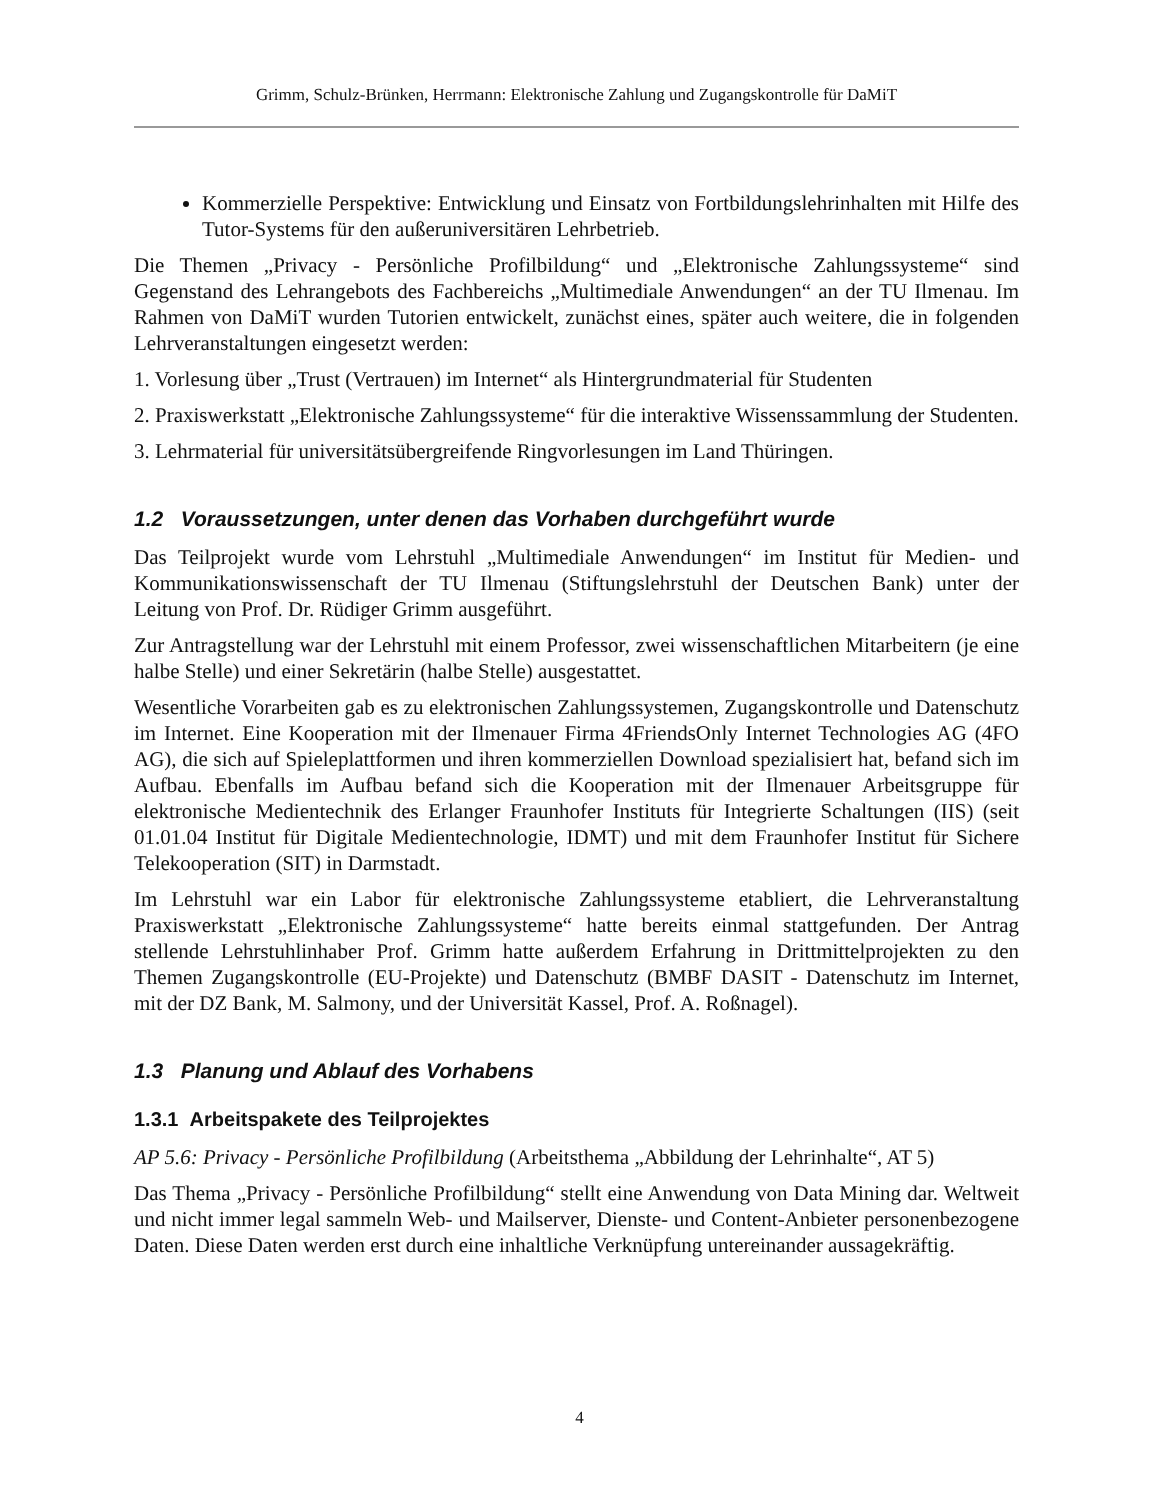Grimm, Schulz-Brünken, Herrmann: Elektronische Zahlung und Zugangskontrolle für DaMiT
Kommerzielle Perspektive: Entwicklung und Einsatz von Fortbildungslehrinhalten mit Hilfe des Tutor-Systems für den außeruniversitären Lehrbetrieb.
Die Themen „Privacy - Persönliche Profilbildung“ und „Elektronische Zahlungssysteme“ sind Gegenstand des Lehrangebots des Fachbereichs „Multimediale Anwendungen“ an der TU Ilmenau. Im Rahmen von DaMiT wurden Tutorien entwickelt, zunächst eines, später auch weitere, die in folgenden Lehrveranstaltungen eingesetzt werden:
1. Vorlesung über „Trust (Vertrauen) im Internet“ als Hintergrundmaterial für Studenten
2. Praxiswerkstatt „Elektronische Zahlungssysteme“ für die interaktive Wissenssammlung der Studenten.
3. Lehrmaterial für universitätsübergreifende Ringvorlesungen im Land Thüringen.
1.2 Voraussetzungen, unter denen das Vorhaben durchgeführt wurde
Das Teilprojekt wurde vom Lehrstuhl „Multimediale Anwendungen“ im Institut für Medien- und Kommunikationswissenschaft der TU Ilmenau (Stiftungslehrstuhl der Deutschen Bank) unter der Leitung von Prof. Dr. Rüdiger Grimm ausgeführt.
Zur Antragstellung war der Lehrstuhl mit einem Professor, zwei wissenschaftlichen Mitarbeitern (je eine halbe Stelle) und einer Sekretärin (halbe Stelle) ausgestattet.
Wesentliche Vorarbeiten gab es zu elektronischen Zahlungssystemen, Zugangskontrolle und Datenschutz im Internet. Eine Kooperation mit der Ilmenauer Firma 4FriendsOnly Internet Technologies AG (4FO AG), die sich auf Spieleplattformen und ihren kommerziellen Download spezialisiert hat, befand sich im Aufbau. Ebenfalls im Aufbau befand sich die Kooperation mit der Ilmenauer Arbeitsgruppe für elektronische Medientechnik des Erlanger Fraunhofer Instituts für Integrierte Schaltungen (IIS) (seit 01.01.04 Institut für Digitale Medientechnologie, IDMT) und mit dem Fraunhofer Institut für Sichere Telekooperation (SIT) in Darmstadt.
Im Lehrstuhl war ein Labor für elektronische Zahlungssysteme etabliert, die Lehrveranstaltung Praxiswerkstatt „Elektronische Zahlungssysteme“ hatte bereits einmal stattgefunden. Der Antrag stellende Lehrstuhlinhaber Prof. Grimm hatte außerdem Erfahrung in Drittmittelprojekten zu den Themen Zugangskontrolle (EU-Projekte) und Datenschutz (BMBF DASIT - Datenschutz im Internet, mit der DZ Bank, M. Salmony, und der Universität Kassel, Prof. A. Roßnagel).
1.3 Planung und Ablauf des Vorhabens
1.3.1 Arbeitspakete des Teilprojektes
AP 5.6: Privacy - Persönliche Profilbildung (Arbeitsthema „Abbildung der Lehrinhalte“, AT 5)
Das Thema „Privacy - Persönliche Profilbildung“ stellt eine Anwendung von Data Mining dar. Weltweit und nicht immer legal sammeln Web- und Mailserver, Dienste- und Content-Anbieter personenbezogene Daten. Diese Daten werden erst durch eine inhaltliche Verknüpfung untereinander aussagekräftig.
4